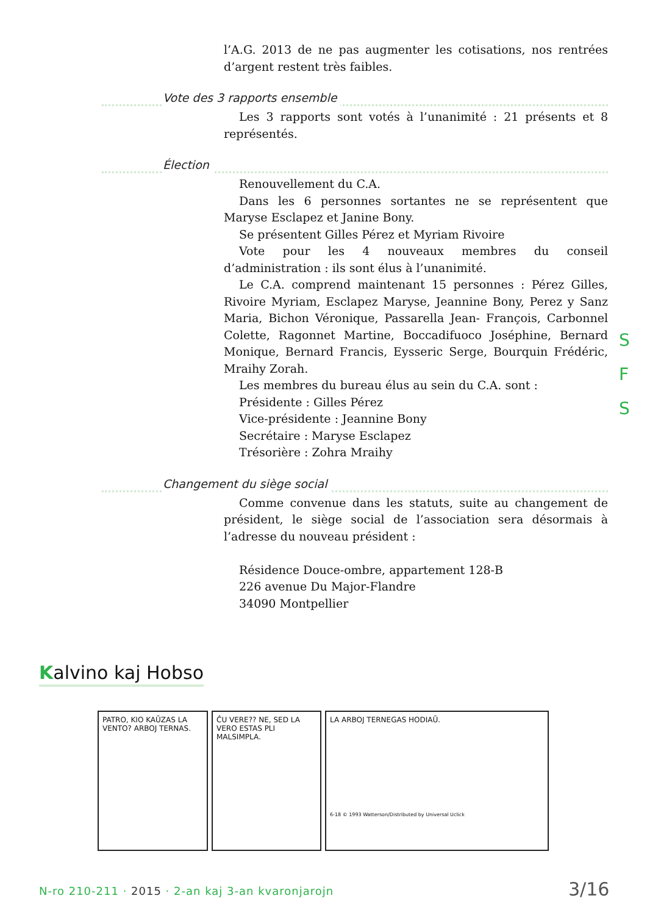l’A.G. 2013 de ne pas augmenter les cotisations, nos rentrées d’argent restent très faibles.
Vote des 3 rapports ensemble
Les 3 rapports sont votés à l’unanimité : 21 présents et 8 représentés.
Élection
Renouvellement du C.A.
Dans les 6 personnes sortantes ne se représentent que Maryse Esclapez et Janine Bony.
Se présentent Gilles Pérez et Myriam Rivoire
Vote pour les 4 nouveaux membres du conseil d’administration : ils sont élus à l’unanimité.
Le C.A. comprend maintenant 15 personnes : Pérez Gilles, Rivoire Myriam, Esclapez Maryse, Jeannine Bony, Perez y Sanz Maria, Bichon Véronique, Passarella Jean- François, Carbonnel Colette, Ragonnet Martine, Boccadifuoco Joséphine, Bernard Monique, Bernard Francis, Eysseric Serge, Bourquin Frédéric, Mraihy Zorah.
Les membres du bureau élus au sein du C.A. sont :
Présidente : Gilles Pérez
Vice-présidente : Jeannine Bony
Secrétaire : Maryse Esclapez
Trésorière : Zohra Mraihy
Changement du siège social
Comme convenue dans les statuts, suite au changement de président, le siège social de l’association sera désormais à l’adresse du nouveau président :
Résidence Douce-ombre, appartement 128-B
226 avenue Du Major-Flandre
34090 Montpellier
S
F
S
Kalvino kaj Hobso
PATRO, KIO KAŬZAS LA VENTO? ARBOJ TERNAS.
ĈU VERE?? NE, SED LA VERO ESTAS PLI MALSIMPLA.
LA ARBOJ TERNEGAS HODIAŬ.
6-18 © 1993 Watterson/Distributed by Universal Uclick
N-ro 210-211 · 2015 · 2-an kaj 3-an kvaronjarojn
3/16